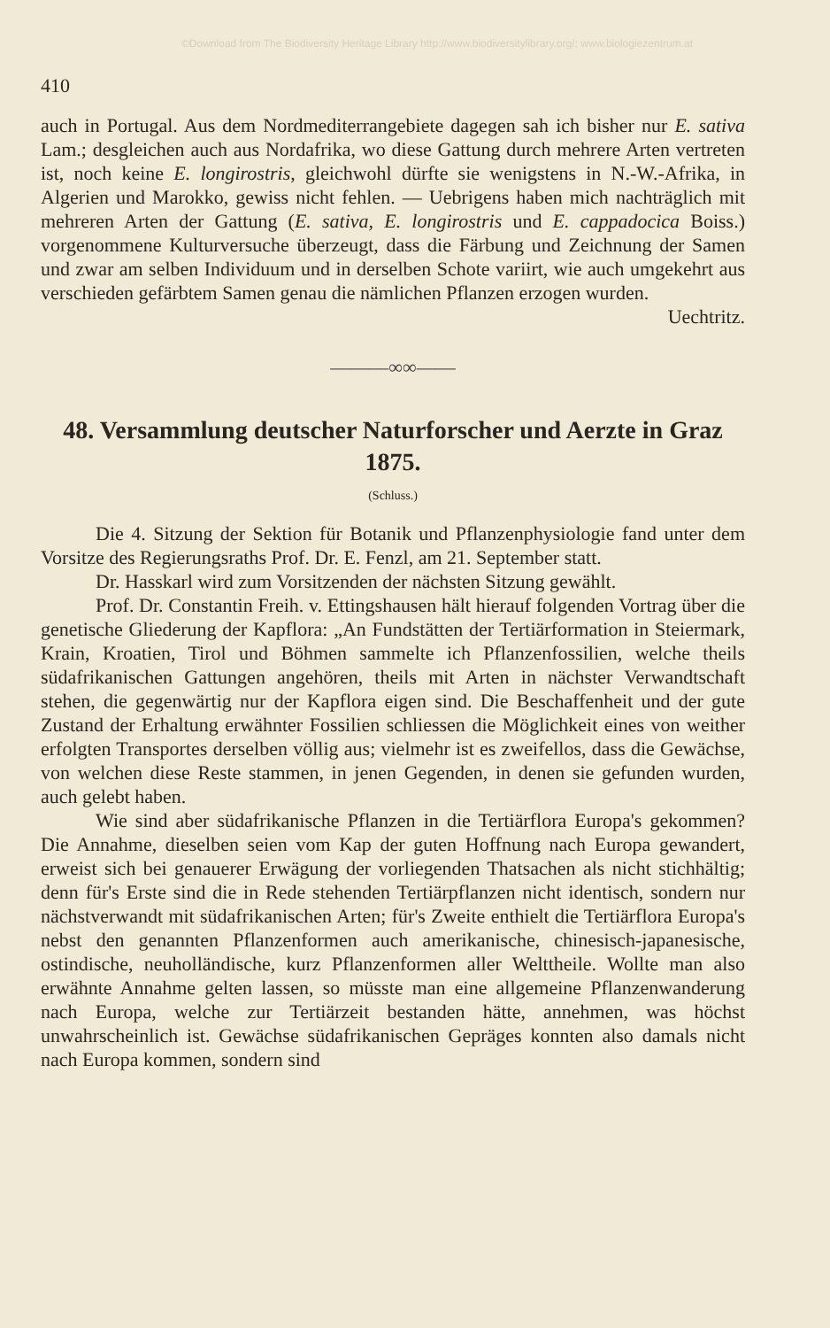©Download from The Biodiversity Heritage Library http://www.biodiversitylibrary.org/; www.biologiezentrum.at
410
auch in Portugal. Aus dem Nordmediterrangebiete dagegen sah ich bisher nur E. sativa Lam.; desgleichen auch aus Nordafrika, wo diese Gattung durch mehrere Arten vertreten ist, noch keine E. longirostris, gleichwohl dürfte sie wenigstens in N.-W.-Afrika, in Algerien und Marokko, gewiss nicht fehlen. — Uebrigens haben mich nachträglich mit mehreren Arten der Gattung (E. sativa, E. longirostris und E. cappadocica Boiss.) vorgenommene Kulturversuche überzeugt, dass die Färbung und Zeichnung der Samen und zwar am selben Individuum und in derselben Schote variirt, wie auch umgekehrt aus verschieden gefärbtem Samen genau die nämlichen Pflanzen erzogen wurden.
Uechtritz.
———∞∞——
48. Versammlung deutscher Naturforscher und Aerzte in Graz 1875.
(Schluss.)
Die 4. Sitzung der Sektion für Botanik und Pflanzenphysiologie fand unter dem Vorsitze des Regierungsraths Prof. Dr. E. Fenzl, am 21. September statt.
Dr. Hasskarl wird zum Vorsitzenden der nächsten Sitzung gewählt.
Prof. Dr. Constantin Freih. v. Ettingshausen hält hierauf folgenden Vortrag über die genetische Gliederung der Kapflora: „An Fundstätten der Tertiärformation in Steiermark, Krain, Kroatien, Tirol und Böhmen sammelte ich Pflanzenfossilien, welche theils südafrikanischen Gattungen angehören, theils mit Arten in nächster Verwandtschaft stehen, die gegenwärtig nur der Kapflora eigen sind. Die Beschaffenheit und der gute Zustand der Erhaltung erwähnter Fossilien schliessen die Möglichkeit eines von weither erfolgten Transportes derselben völlig aus; vielmehr ist es zweifellos, dass die Gewächse, von welchen diese Reste stammen, in jenen Gegenden, in denen sie gefunden wurden, auch gelebt haben.
Wie sind aber südafrikanische Pflanzen in die Tertiärflora Europa's gekommen? Die Annahme, dieselben seien vom Kap der guten Hoffnung nach Europa gewandert, erweist sich bei genauerer Erwägung der vorliegenden Thatsachen als nicht stichhältig; denn für's Erste sind die in Rede stehenden Tertiärpflanzen nicht identisch, sondern nur nächstverwandt mit südafrikanischen Arten; für's Zweite enthielt die Tertiärflora Europa's nebst den genannten Pflanzenformen auch amerikanische, chinesisch-japanesische, ostindische, neuholländische, kurz Pflanzenformen aller Welttheile. Wollte man also erwähnte Annahme gelten lassen, so müsste man eine allgemeine Pflanzenwanderung nach Europa, welche zur Tertiärzeit bestanden hätte, annehmen, was höchst unwahrscheinlich ist. Gewächse südafrikanischen Gepräges konnten also damals nicht nach Europa kommen, sondern sind